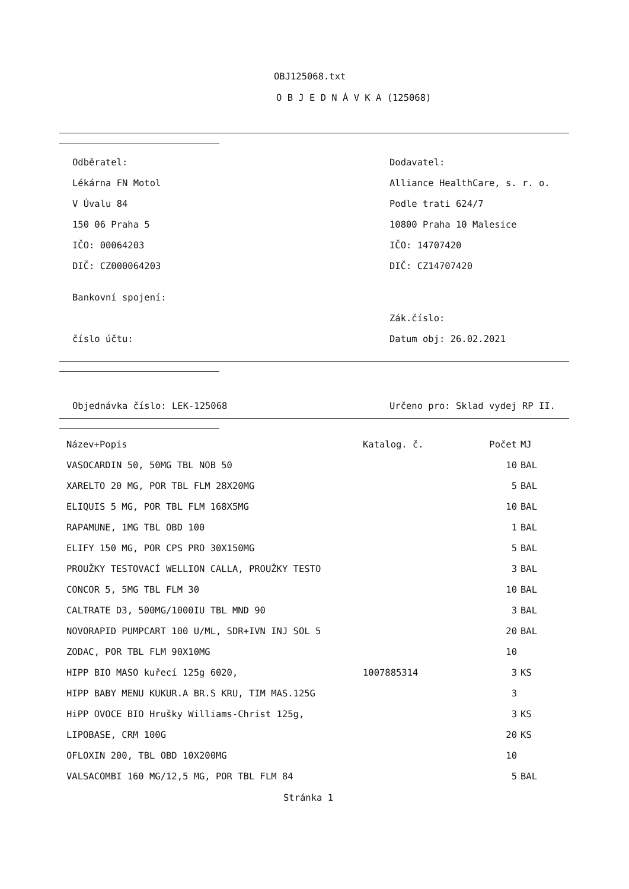OBJ125068.txt
O B J E D N Á V K A (125068)
Odběratel: Dodavatel:
Lékárna FN Motol Alliance HealthCare, s. r. o.
V Úvalu 84 Podle trati 624/7
150 06 Praha 5 10800 Praha 10 Malesice
IČO: 00064203 IČO: 14707420
DIČ: CZ000064203 DIČ: CZ14707420
Bankovní spojení:
Zák.číslo:
číslo účtu: Datum obj: 26.02.2021
Objednávka číslo: LEK-125068 Určeno pro: Sklad vydej RP II.
| Název+Popis | Katalog. č. | Počet | MJ |
| VASOCARDIN 50, 50MG TBL NOB 50 | | 10 | BAL |
| XARELTO 20 MG, POR TBL FLM 28X20MG | | 5 | BAL |
| ELIQUIS 5 MG, POR TBL FLM 168X5MG | | 10 | BAL |
| RAPAMUNE, 1MG TBL OBD 100 | | 1 | BAL |
| ELIFY 150 MG, POR CPS PRO 30X150MG | | 5 | BAL |
| PROUŽKY TESTOVACÍ WELLION CALLA, PROUŽKY TESTO | | 3 | BAL |
| CONCOR 5, 5MG TBL FLM 30 | | 10 | BAL |
| CALTRATE D3, 500MG/1000IU TBL MND 90 | | 3 | BAL |
| NOVORAPID PUMPCART 100 U/ML, SDR+IVN INJ SOL 5 | | 20 | BAL |
| ZODAC, POR TBL FLM 90X10MG | | 10 | |
| HIPP BIO MASO kuřecí 125g 6020, | 1007885314 | 3 | KS |
| HIPP BABY MENU KUKUR.A BR.S KRU, TIM MAS.125G | | 3 | |
| HiPP OVOCE BIO Hrušky Williams-Christ 125g, | | 3 | KS |
| LIPOBASE, CRM 100G | | 20 | KS |
| OFLOXIN 200, TBL OBD 10X200MG | | 10 | |
| VALSACOMBI 160 MG/12,5 MG, POR TBL FLM 84 | | 5 | BAL |
Stránka 1